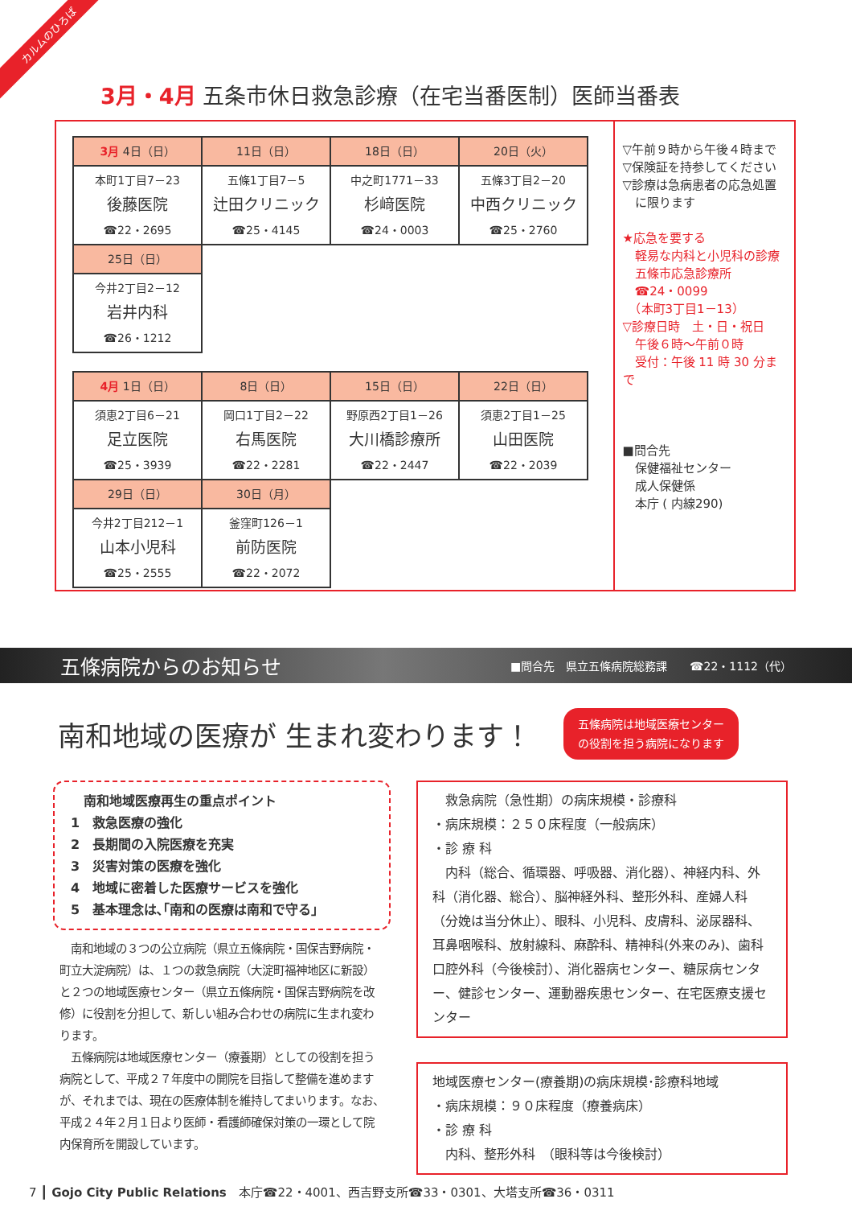カルムのひろば
3月・4月 五条市休日救急診療（在宅当番医制）医師当番表
| 3月 4日（日） | 11日（日） | 18日（日） | 20日（火） |
| --- | --- | --- | --- |
| 本町1丁目7－23 後藤医院 ☎22・2695 | 五條1丁目7－5 辻田クリニック ☎25・4145 | 中之町1771－33 杉﨑医院 ☎24・0003 | 五條3丁目2－20 中西クリニック ☎25・2760 |
| 25日（日） | | | |
| 今井2丁目2－12 岩井内科 ☎26・1212 | | | |
| 4月 1日（日） | 8日（日） | 15日（日） | 22日（日） |
| --- | --- | --- | --- |
| 須恵2丁目6－21 足立医院 ☎25・3939 | 岡口1丁目2－22 右馬医院 ☎22・2281 | 野原西2丁目1－26 大川橋診療所 ☎22・2447 | 須恵2丁目1－25 山田医院 ☎22・2039 |
| 29日（日） | 30日（月） | | |
| 今井2丁目212－1 山本小児科 ☎25・2555 | 釜窪町126－1 前防医院 ☎22・2072 | | |
▽午前９時から午後４時まで
▽保険証を持参してください
▽診療は急病患者の応急処置
　に限ります
★応急を要する
　軽易な内科と小児科の診療
　五條市応急診療所
　☎24・0099
　（本町3丁目1－13）
▽診療日時　土・日・祝日
　午後６時～午前０時
　受付：午後 11 時 30 分まで
■問合先
　保健福祉センター
　成人保健係
　本庁 ( 内線290)
五條病院からのお知らせ ■問合先　県立五條病院総務課　　☎22・1112（代）
南和地域の医療が 生まれ変わります！ 五條病院は地域医療センター
の役割を担う病院になります
　南和地域医療再生の重点ポイント
1　救急医療の強化
2　長期間の入院医療を充実
3　災害対策の医療を強化
4　地域に密着した医療サービスを強化
5　基本理念は､｢南和の医療は南和で守る｣
　南和地域の３つの公立病院（県立五條病院・国保吉野病院・町立大淀病院）は、１つの救急病院（大淀町福神地区に新設）と２つの地域医療センター（県立五條病院・国保吉野病院を改修）に役割を分担して、新しい組み合わせの病院に生まれ変わります。
　五條病院は地域医療センター（療養期）としての役割を担う病院として、平成２７年度中の開院を目指して整備を進めますが、それまでは、現在の医療体制を維持してまいります。なお、平成２４年２月１日より医師・看護師確保対策の一環として院内保育所を開設しています。
　救急病院（急性期）の病床規模・診療科
・病床規模：２５０床程度（一般病床）
・診 療 科
　内科（総合、循環器、呼吸器、消化器）、神経内科、外科（消化器、総合）、脳神経外科、整形外科、産婦人科（分娩は当分休止）、眼科、小児科、皮膚科、泌尿器科、耳鼻咽喉科、放射線科、麻酔科、精神科(外来のみ)、歯科口腔外科（今後検討）、消化器病センター、糖尿病センター、健診センター、運動器疾患センター、在宅医療支援センター
地域医療センター(療養期)の病床規模･診療科地域
・病床規模：９０床程度（療養病床）
・診 療 科
　内科、整形外科　（眼科等は今後検討）
7 ┃ Gojo City Public Relations　本庁☎22・4001、西吉野支所☎33・0301、大塔支所☎36・0311